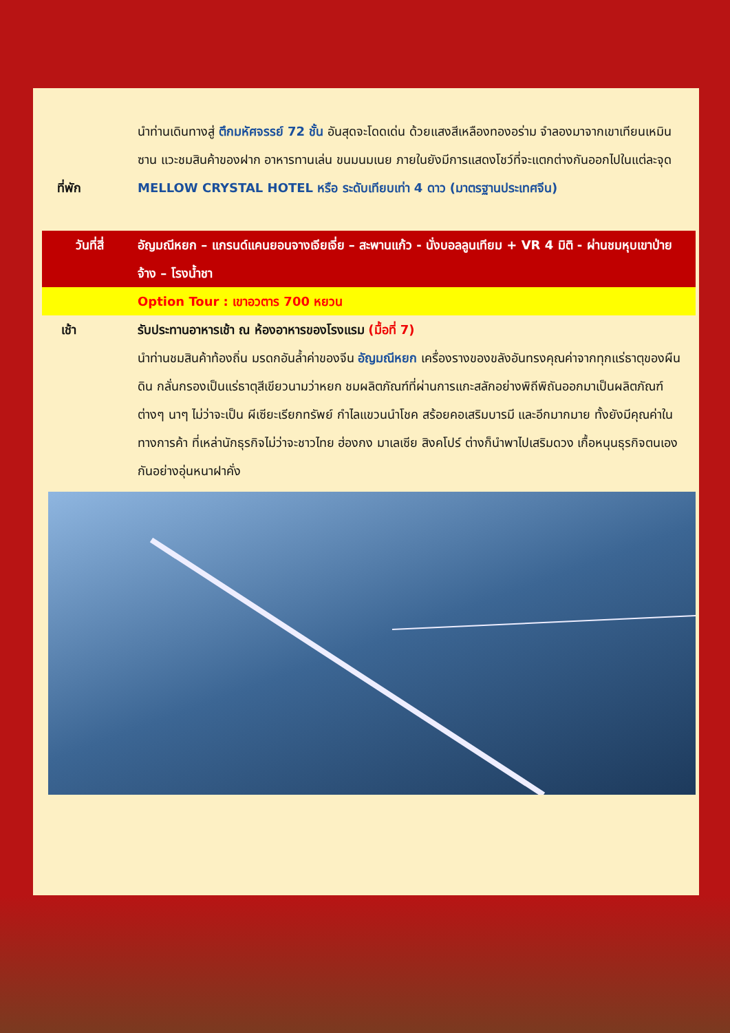นำท่านเดินทางสู่ ตึกมหัศจรรย์ 72 ชั้น อันสุดจะโดดเด่น ด้วยแสงสีเหลืองทองอร่าม จำลองมาจากเขาเทียนเหมินซาน แวะชมสินค้าของฝาก อาหารทานเล่น ขนมนมเนย ภายในยังมีการแสดงโชว์ที่จะแตกต่างกันออกไปในแต่ละจุด
ที่พัก MELLOW CRYSTAL HOTEL หรือ ระดับเทียบเท่า 4 ดาว (มาตรฐานประเทศจีน)
วันที่สี่ อัญมณีหยก – แกรนด์แคนยอนจางเจียเจี่ย – สะพานแก้ว - นั่งบอลลูนเทียม + VR 4 มิติ - ผ่านชมหุบเขาป่ายจ้าง – โรงน้ำชา
Option Tour : เขาอวตาร 700 หยวน
เช้า รับประทานอาหารเช้า ณ ห้องอาหารของโรงแรม (มื้อที่ 7)
นำท่านชมสินค้าท้องถิ่น มรดกอันล้ำค่าของจีน อัญมณีหยก เครื่องรางของขลังอันทรงคุณค่าจากทุกแร่ธาตุของผืนดิน กลั่นกรองเป็นแร่ธาตุสีเขียวนามว่าหยก ชมผลิตภัณฑ์ที่ผ่านการแกะสลักอย่างพิถีพิถันออกมาเป็นผลิตภัณฑ์ต่างๆ นาๆ ไม่ว่าจะเป็น ผีเซียะเรียกทรัพย์ กำไลแขวนนำโชค สร้อยคอเสริมบารมี และอีกมากมาย ทั้งยังมีคุณค่าในทางการค้า ที่เหล่านักธุรกิจไม่ว่าจะชาวไทย ฮ่องกง มาเลเซีย สิงคโปร์ ต่างก็นำพาไปเสริมดวง เกื้อหนุนธุรกิจตนเองกันอย่างอุ่นหนาฝาคั่ง